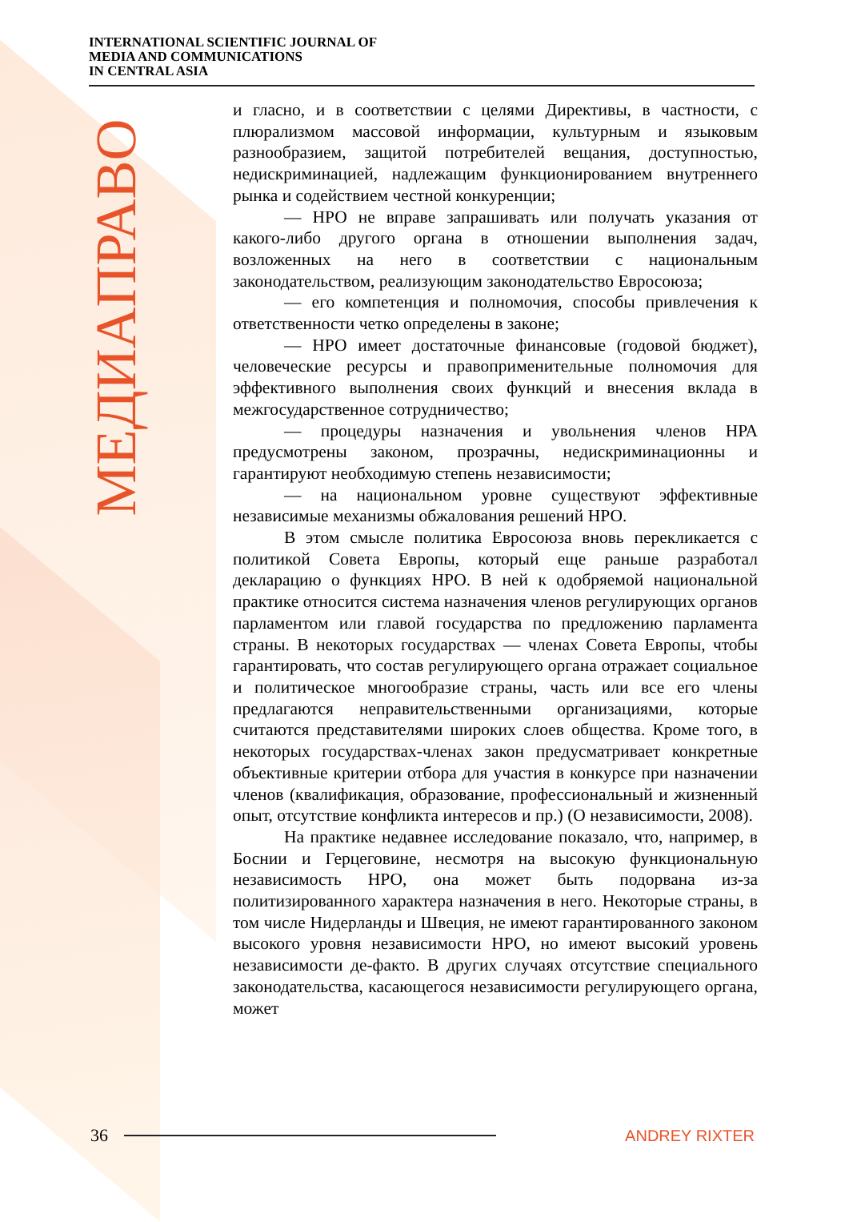INTERNATIONAL SCIENTIFIC JOURNAL OF
MEDIA AND COMMUNICATIONS
IN CENTRAL ASIA
МЕДИАПРАВО
и гласно, и в соответствии с целями Директивы, в частности, с плюрализмом массовой информации, культурным и языковым разнообразием, защитой потребителей вещания, доступностью, недискриминацией, надлежащим функционированием внутреннего рынка и содействием честной конкуренции;
— НРО не вправе запрашивать или получать указания от какого-либо другого органа в отношении выполнения задач, возложенных на него в соответствии с национальным законодательством, реализующим законодательство Евросоюза;
— его компетенция и полномочия, способы привлечения к ответственности четко определены в законе;
— НРО имеет достаточные финансовые (годовой бюджет), человеческие ресурсы и правоприменительные полномочия для эффективного выполнения своих функций и внесения вклада в межгосударственное сотрудничество;
— процедуры назначения и увольнения членов НРА предусмотрены законом, прозрачны, недискриминационны и гарантируют необходимую степень независимости;
— на национальном уровне существуют эффективные независимые механизмы обжалования решений НРО.
В этом смысле политика Евросоюза вновь перекликается с политикой Совета Европы, который еще раньше разработал декларацию о функциях НРО. В ней к одобряемой национальной практике относится система назначения членов регулирующих органов парламентом или главой государства по предложению парламента страны. В некоторых государствах — членах Совета Европы, чтобы гарантировать, что состав регулирующего органа отражает социальное и политическое многообразие страны, часть или все его члены предлагаются неправительственными организациями, которые считаются представителями широких слоев общества. Кроме того, в некоторых государствах-членах закон предусматривает конкретные объективные критерии отбора для участия в конкурсе при назначении членов (квалификация, образование, профессиональный и жизненный опыт, отсутствие конфликта интересов и пр.) (О независимости, 2008).
На практике недавнее исследование показало, что, например, в Боснии и Герцеговине, несмотря на высокую функциональную независимость НРО, она может быть подорвана из-за политизированного характера назначения в него. Некоторые страны, в том числе Нидерланды и Швеция, не имеют гарантированного законом высокого уровня независимости НРО, но имеют высокий уровень независимости де-факто. В других случаях отсутствие специального законодательства, касающегося независимости регулирующего органа, может
36 ANDREY RIXTER